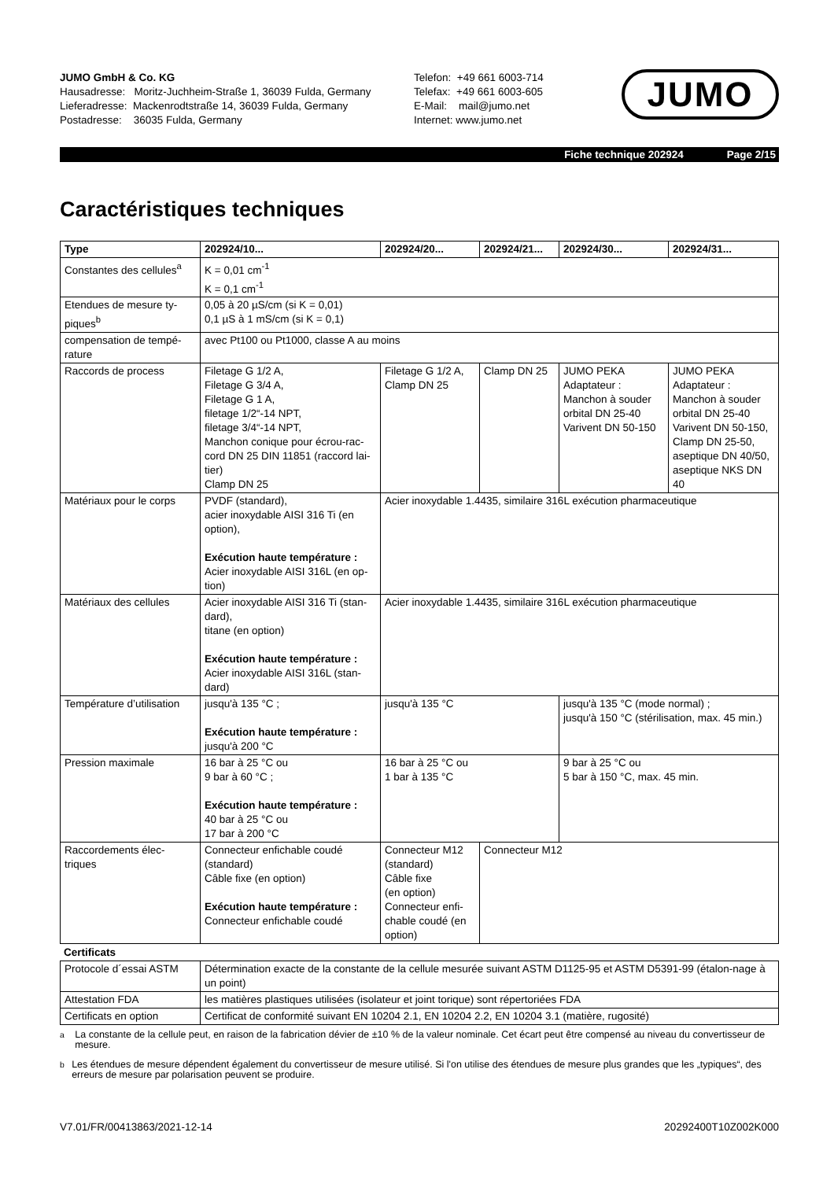JUMO GmbH & Co. KG
Hausadresse: Moritz-Juchheim-Straße 1, 36039 Fulda, Germany
Lieferadresse: Mackenrodtstraße 14, 36039 Fulda, Germany
Postadresse: 36035 Fulda, Germany
Telefon: +49 661 6003-714
Telefax: +49 661 6003-605
E-Mail: mail@jumo.net
Internet: www.jumo.net
JUMO
Fiche technique 202924 Page 2/15
Caractéristiques techniques
| Type | 202924/10... | 202924/20... | 202924/21... | 202924/30... | 202924/31... |
| --- | --- | --- | --- | --- | --- |
| Constantes des cellules<sup>a</sup> | K = 0,01 cm<sup>-1</sup> K = 0,1 cm<sup>-1</sup> | | | | |
| Etendues de mesure ty-piques<sup>b</sup> | 0,05 à 20 µS/cm (si K = 0,01) 0,1 µS à 1 mS/cm (si K = 0,1) | | | | |
| compensation de tempé-rature | avec Pt100 ou Pt1000, classe A au moins | | | | |
| Raccords de process | Filetage G 1/2 A, Filetage G 3/4 A, Filetage G 1 A, filetage 1/2“-14 NPT, filetage 3/4“-14 NPT, Manchon conique pour écrou-rac-cord DN 25 DIN 11851 (raccord lai-tier) Clamp DN 25 | Filetage G 1/2 A, Clamp DN 25 | Clamp DN 25 | JUMO PEKA Adaptateur : Manchon à souder orbital DN 25-40 Varivent DN 50-150 | JUMO PEKA Adaptateur : Manchon à souder orbital DN 25-40 Varivent DN 50-150, Clamp DN 25-50, aseptique DN 40/50, aseptique NKS DN 40 |
| Matériaux pour le corps | PVDF (standard), acier inoxydable AISI 316 Ti (en option), Exécution haute température : Acier inoxydable AISI 316L (en op-tion) | Acier inoxydable 1.4435, similaire 316L exécution pharmaceutique | | | |
| Matériaux des cellules | Acier inoxydable AISI 316 Ti (stan-dard), titane (en option) Exécution haute température : Acier inoxydable AISI 316L (stan-dard) | Acier inoxydable 1.4435, similaire 316L exécution pharmaceutique | | | |
| Température d’utilisation | jusqu'à 135 °C ; Exécution haute température : jusqu'à 200 °C | jusqu'à 135 °C | | jusqu'à 135 °C (mode normal) ; jusqu'à 150 °C (stérilisation, max. 45 min.) | |
| Pression maximale | 16 bar à 25 °C ou 9 bar à 60 °C ; Exécution haute température : 40 bar à 25 °C ou 17 bar à 200 °C | 16 bar à 25 °C ou 1 bar à 135 °C | | 9 bar à 25 °C ou 5 bar à 150 °C, max. 45 min. | |
| Raccordements élec-triques | Connecteur enfichable coudé (standard) Câble fixe (en option) Exécution haute température : Connecteur enfichable coudé | Connecteur M12 (standard) Câble fixe (en option) Connecteur enfi-chable coudé (en option) | Connecteur M12 | | |
Certificats
| Protocole d´essai ASTM | Détermination exacte de la constante de la cellule mesurée suivant ASTM D1125-95 et ASTM D5391-99 (étalon-nage à un point) |
| Attestation FDA | les matières plastiques utilisées (isolateur et joint torique) sont répertoriées FDA |
| Certificats en option | Certificat de conformité suivant EN 10204 2.1, EN 10204 2.2, EN 10204 3.1 (matière, rugosité) |
<sup>a</sup> La constante de la cellule peut, en raison de la fabrication dévier de ±10 % de la valeur nominale. Cet écart peut être compensé au niveau du convertisseur de mesure.
<sup>b</sup> Les étendues de mesure dépendent également du convertisseur de mesure utilisé. Si l'on utilise des étendues de mesure plus grandes que les „typiques“, des erreurs de mesure par polarisation peuvent se produire.
V7.01/FR/00413863/2021-12-14 20292400T10Z002K000